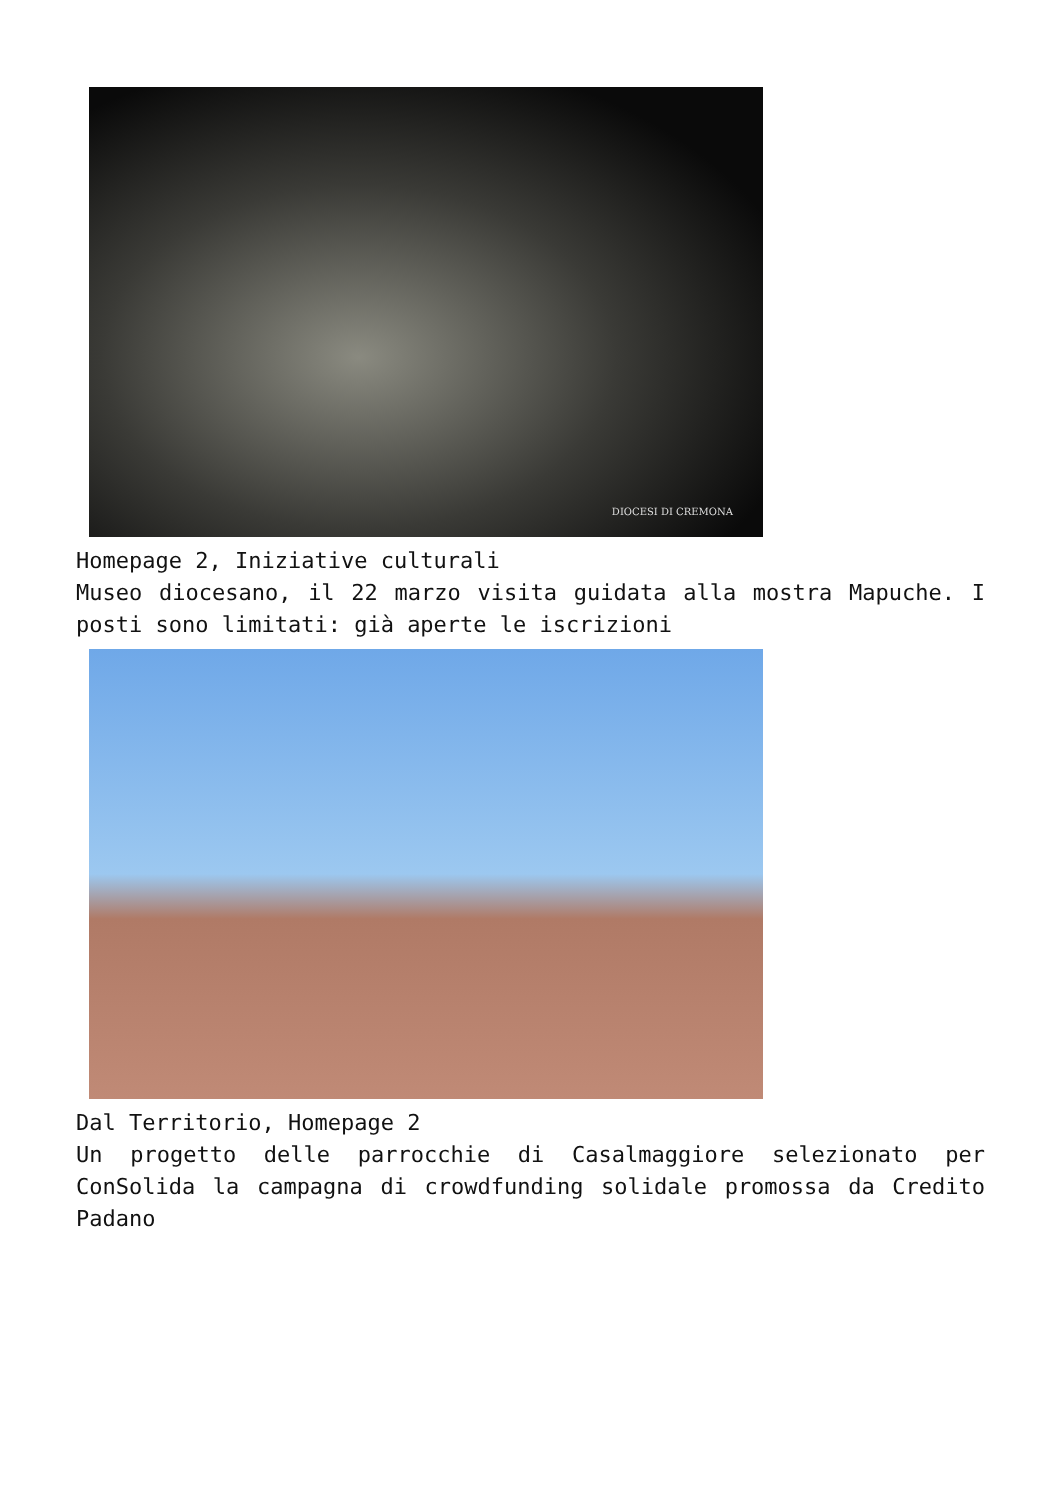DIOCESI DI CREMONA
Homepage 2, Iniziative culturali
Museo diocesano, il 22 marzo visita guidata alla mostra Mapuche. I posti sono limitati: già aperte le iscrizioni
Dal Territorio, Homepage 2
Un progetto delle parrocchie di Casalmaggiore selezionato per ConSolida la campagna di crowdfunding solidale promossa da Credito Padano